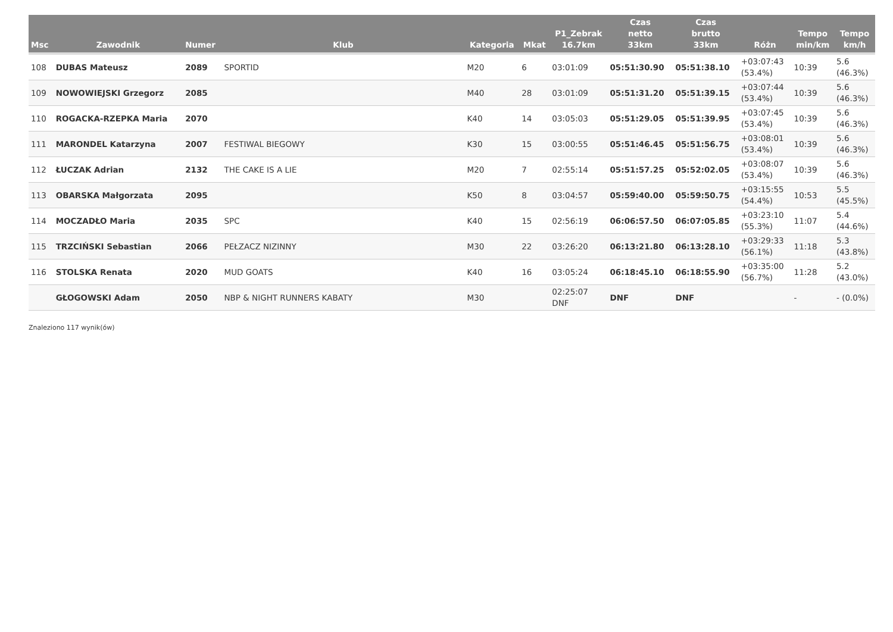| Msc | Zawodnik | Numer | Klub | Kategoria | Mkat | P1_Zebrak 16.7km | Czas netto 33km | Czas brutto 33km | Różn | Tempo min/km | Tempo km/h |
| --- | --- | --- | --- | --- | --- | --- | --- | --- | --- | --- | --- |
| 108 | DUBAS Mateusz | 2089 | SPORTID | M20 | 6 | 03:01:09 | 05:51:30.90 | 05:51:38.10 | +03:07:43 (53.4%) | 10:39 | 5.6 (46.3%) |
| 109 | NOWOWIEJSKI Grzegorz | 2085 | | M40 | 28 | 03:01:09 | 05:51:31.20 | 05:51:39.15 | +03:07:44 (53.4%) | 10:39 | 5.6 (46.3%) |
| 110 | ROGACKA-RZEPKA Maria | 2070 | | K40 | 14 | 03:05:03 | 05:51:29.05 | 05:51:39.95 | +03:07:45 (53.4%) | 10:39 | 5.6 (46.3%) |
| 111 | MARONDEL Katarzyna | 2007 | FESTIWAL BIEGOWY | K30 | 15 | 03:00:55 | 05:51:46.45 | 05:51:56.75 | +03:08:01 (53.4%) | 10:39 | 5.6 (46.3%) |
| 112 | ŁUCZAK Adrian | 2132 | THE CAKE IS A LIE | M20 | 7 | 02:55:14 | 05:51:57.25 | 05:52:02.05 | +03:08:07 (53.4%) | 10:39 | 5.6 (46.3%) |
| 113 | OBARSKA Małgorzata | 2095 | | K50 | 8 | 03:04:57 | 05:59:40.00 | 05:59:50.75 | +03:15:55 (54.4%) | 10:53 | 5.5 (45.5%) |
| 114 | MOCZADŁO Maria | 2035 | SPC | K40 | 15 | 02:56:19 | 06:06:57.50 | 06:07:05.85 | +03:23:10 (55.3%) | 11:07 | 5.4 (44.6%) |
| 115 | TRZCIŃSKI Sebastian | 2066 | PEŁZACZ NIZINNY | M30 | 22 | 03:26:20 | 06:13:21.80 | 06:13:28.10 | +03:29:33 (56.1%) | 11:18 | 5.3 (43.8%) |
| 116 | STOLSKA Renata | 2020 | MUD GOATS | K40 | 16 | 03:05:24 | 06:18:45.10 | 06:18:55.90 | +03:35:00 (56.7%) | 11:28 | 5.2 (43.0%) |
| | GŁOGOWSKI Adam | 2050 | NBP & NIGHT RUNNERS KABATY | M30 | | 02:25:07 DNF | DNF | DNF | | - | - (0.0%) |
Znaleziono 117 wynik(ów)